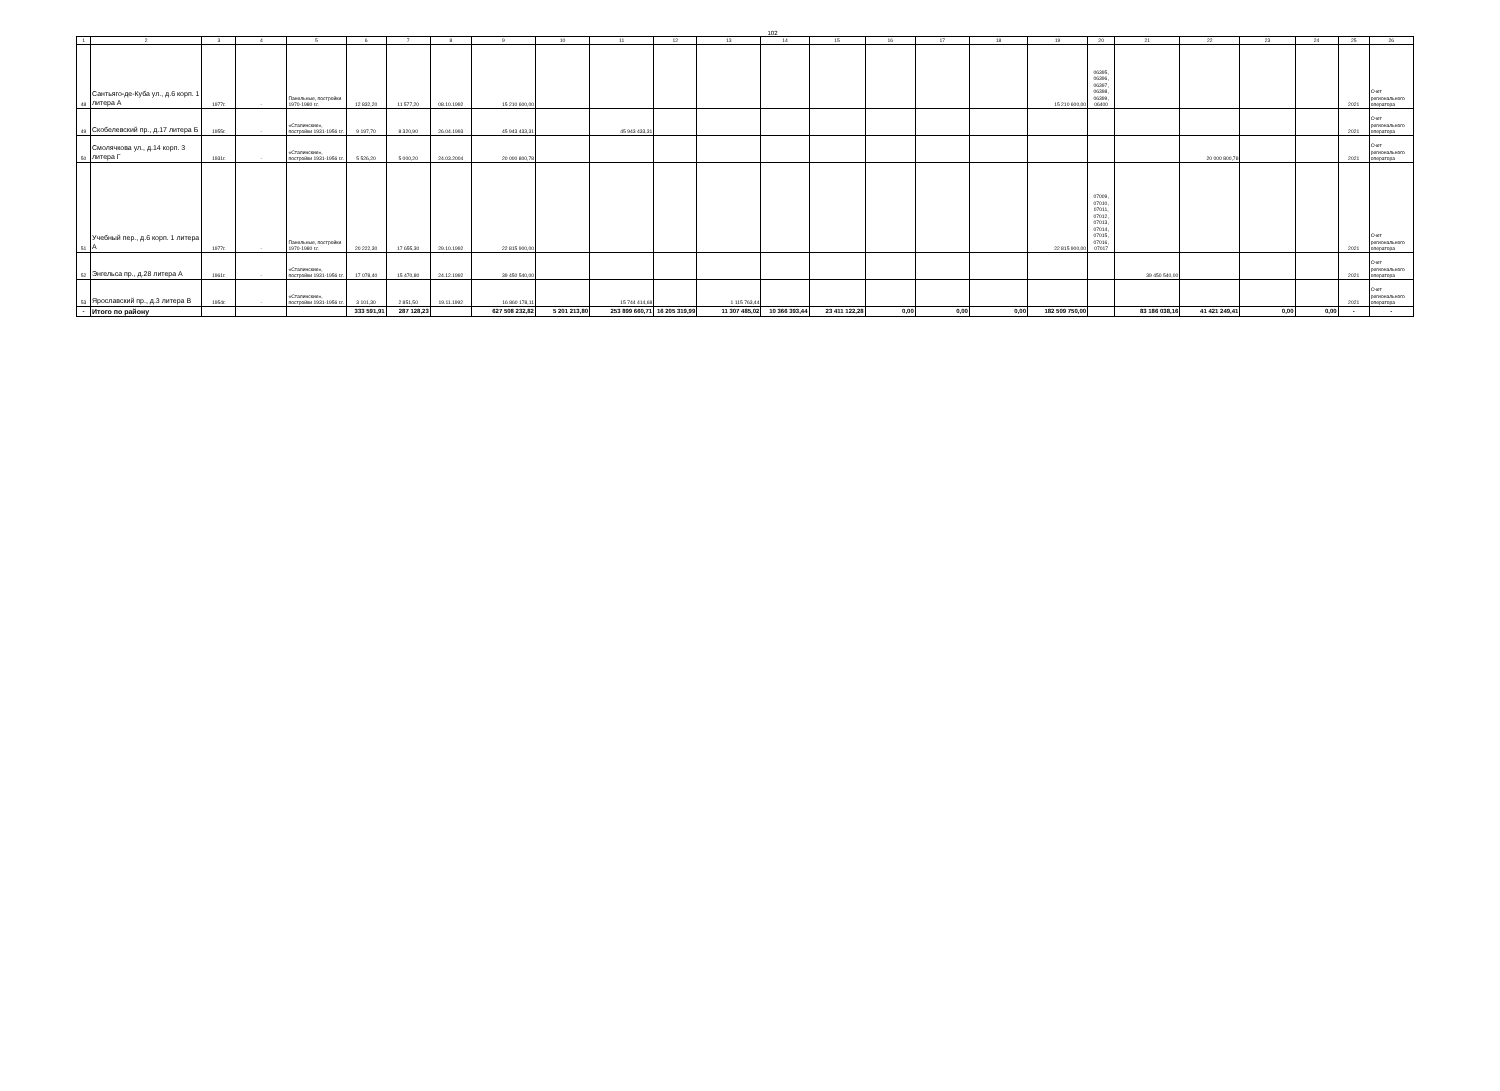102
| 1 | 2 | 3 | 4 | 5 | 6 | 7 | 8 | 9 | 10 | 11 | 12 | 13 | 14 | 15 | 16 | 17 | 18 | 19 | 20 | 21 | 22 | 23 | 24 | 25 | 26 |
| --- | --- | --- | --- | --- | --- | --- | --- | --- | --- | --- | --- | --- | --- | --- | --- | --- | --- | --- | --- | --- | --- | --- | --- | --- | --- |
| 48 | Сантьяго-де-Куба ул., д.6 корп. 1 литера А | 1977г. | - | Панельные, постройки 1970-1980 г.г. | 12 832,20 | 11 577,20 | 08.10.1992 | 15 210 600,00 | | | | | | | | | | 15 210 600,00 | 06395, 06396, 06397, 06398, 06399, 06400 | | | | | 2021 | Счет регионального оператора |
| 49 | Скобелевский пр., д.17 литера Б | 1955г. | - | «Сталинские», постройки 1931-1956 г.г. | 9 197,70 | 8 320,90 | 26.04.1993 | 45 943 433,31 | | 45 943 433,31 | | | | | | | | | | | | | | 2021 | Счет регионального оператора |
| 50 | Смолячкова ул., д.14 корп. 3 литера Г | 1931г. | - | «Сталинские», постройки 1931-1956 г.г. | 5 526,20 | 5 000,20 | 24.03.2004 | 20 000 800,78 | | | | | | | | | | | | | 20 000 800,78 | | | 2021 | Счет регионального оператора |
| 51 | Учебный пер., д.6 корп. 1 литера А | 1977г. | - | Панельные, постройки 1970-1980 г.г. | 20 222,30 | 17 655,30 | 29.10.1992 | 22 815 900,00 | | | | | | | | | | 22 815 900,00 | 07009, 07010, 07011, 07012, 07013, 07014, 07015, 07016, 07017 | | | | | 2021 | Счет регионального оператора |
| 52 | Энгельса пр., д.28 литера А | 1961г. | - | «Сталинские», постройки 1931-1956 г.г. | 17 078,40 | 15 470,80 | 24.12.1992 | 39 450 540,00 | | | | | | | | | | | | 39 450 540,00 | | | | 2021 | Счет регионального оператора |
| 53 | Ярославский пр., д.3 литера В | 1954г. | - | «Сталинские», постройки 1931-1956 г.г. | 3 101,30 | 2 851,50 | 19.11.1992 | 16 860 178,11 | | 15 744 414,68 | | 1 115 763,44 | | | | | | | | | | | | 2021 | Счет регионального оператора |
| - | Итого по району | | | | 333 591,91 | 287 128,23 | | 627 508 232,82 | 5 201 213,80 | 253 899 660,71 | 16 205 319,99 | 11 307 485,02 | 10 366 393,44 | 23 411 122,28 | 0,00 | 0,00 | 0,00 | 182 509 750,00 | | 83 186 038,16 | 41 421 249,41 | 0,00 | 0,00 | - | - |